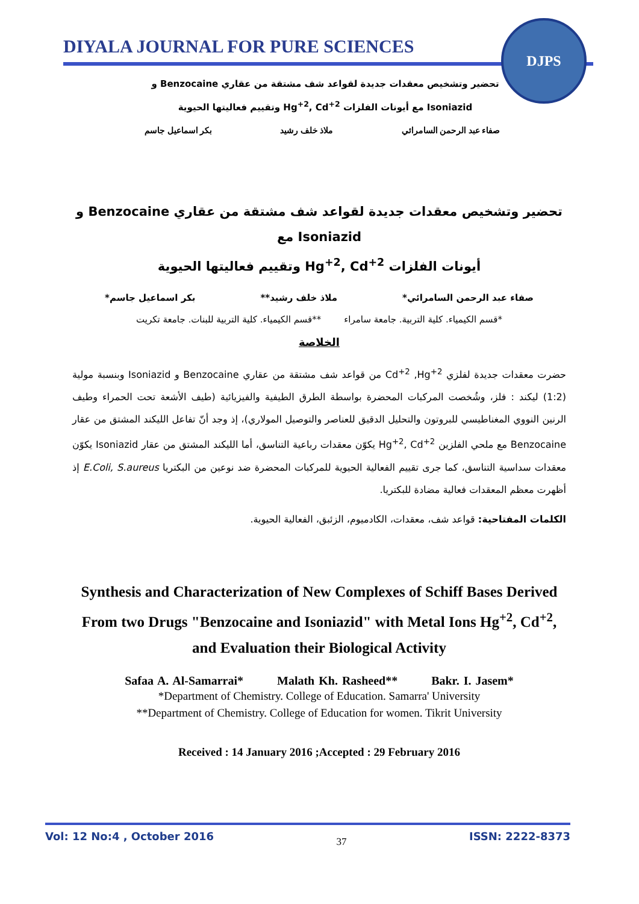DIYALA JOURNAL FOR PURE SCIENCES
DJPS
تحضير وتشخيص معقدات جديدة لقواعد شف مشتقة من عقاري Benzocaine و
Isoniazid مع أيونات الفلزات Hg<sup>+2</sup>, Cd<sup>+2</sup> وتقييم فعاليتها الحيوية
صفاء عبد الرحمن السامرائي ملاذ خلف رشيد بكر اسماعيل جاسم
تحضير وتشخيص معقدات جديدة لقواعد شف مشتقة من عقاري Benzocaine و Isoniazid مع
أيونات الفلزات Hg<sup>+2</sup>, Cd<sup>+2</sup> وتقييم فعاليتها الحيوية
صفاء عبد الرحمن السامرائي* ملاذ خلف رشيد** بكر اسماعيل جاسم*
*قسم الكيمياء. كلية التربية. جامعة سامراء **قسم الكيمياء. كلية التربية للبنات. جامعة تكريت
الخلاصة
حضرت معقدات جديدة لفلزي Cd<sup>+2</sup> ,Hg<sup>+2</sup> من قواعد شف مشتقة من عقاري Benzocaine و Isoniazid وبنسبة مولية (1:2) ليكند : فلز، وشُخصت المركبات المحضرة بواسطة الطرق الطيفية والفيزيائية (طيف الأشعة تحت الحمراء وطيف الرنين النووي المغناطيسي للبروتون والتحليل الدقيق للعناصر والتوصيل المولاري)، إذ وجد أنّ تفاعل الليكند المشتق من عقار Benzocaine مع ملحي الفلزين Hg<sup>+2</sup>, Cd<sup>+2</sup> يكوّن معقدات رباعية التناسق، أما الليكند المشتق من عقار Isoniazid يكوّن معقدات سداسية التناسق، كما جرى تقييم الفعالية الحيوية للمركبات المحضرة ضد نوعين من البكتريا E.Coli, S.aureus إذ أظهرت معظم المعقدات فعالية مضادة للبكتريا.
الكلمات المفتاحية: قواعد شف، معقدات، الكادميوم، الزئبق، الفعالية الحيوية.
Synthesis and Characterization of New Complexes of Schiff Bases Derived From two Drugs "Benzocaine and Isoniazid" with Metal Ions Hg<sup>+2</sup>, Cd<sup>+2</sup>, and Evaluation their Biological Activity
Safaa A. Al-Samarrai* Malath Kh. Rasheed** Bakr. I. Jasem*
*Department of Chemistry. College of Education. Samarra' University
**Department of Chemistry. College of Education for women. Tikrit University
Received : 14 January 2016 ;Accepted : 29 February 2016
Vol: 12 No:4 , October 2016 37 ISSN: 2222-8373